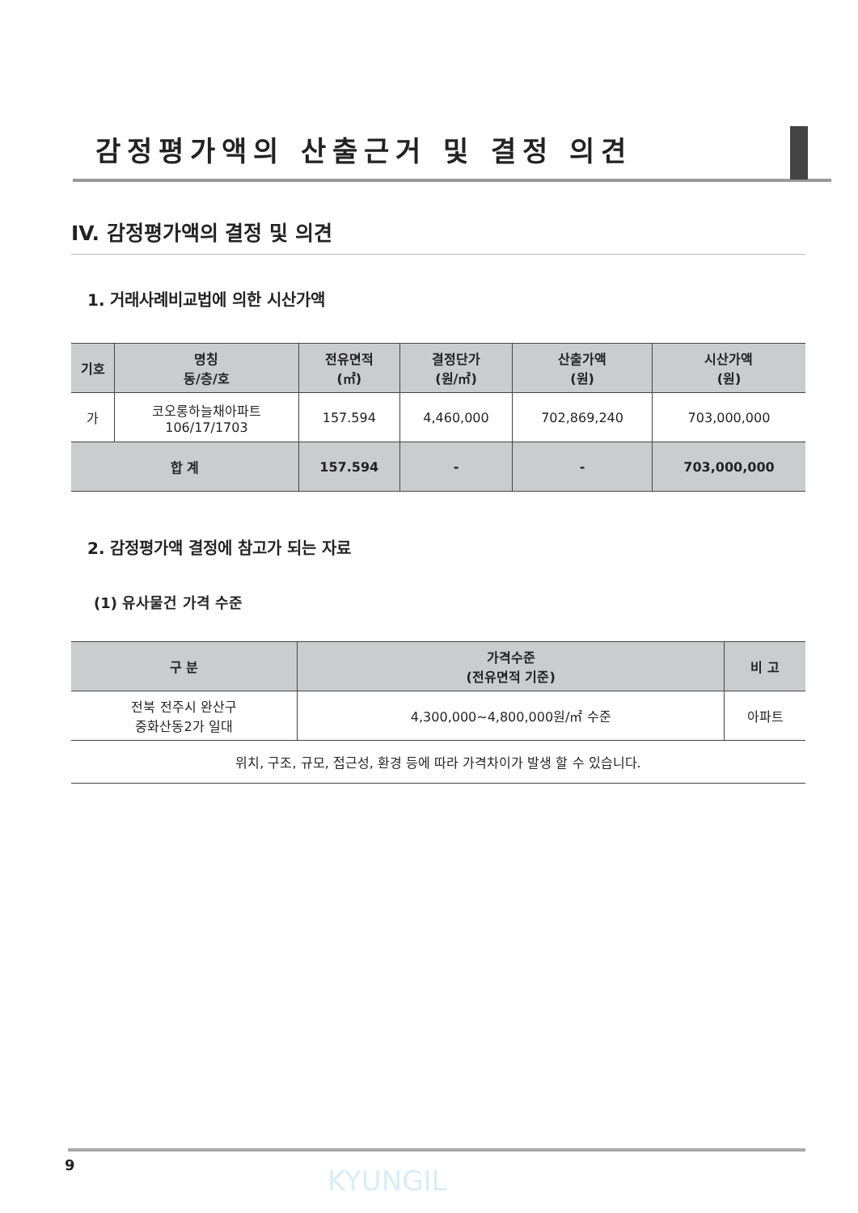감정평가액의 산출근거 및 결정 의견
IV. 감정평가액의 결정 및 의견
1. 거래사례비교법에 의한 시산가액
| 기호 | 명칭 동/층/호 | 전유면적 (㎡) | 결정단가 (원/㎡) | 산출가액 (원) | 시산가액 (원) |
| --- | --- | --- | --- | --- | --- |
| 가 | 코오롱하늘채아파트 106/17/1703 | 157.594 | 4,460,000 | 702,869,240 | 703,000,000 |
| 합 계 | | 157.594 | - | - | 703,000,000 |
2. 감정평가액 결정에 참고가 되는 자료
(1) 유사물건 가격 수준
| 구 분 | 가격수준 (전유면적 기준) | 비 고 |
| --- | --- | --- |
| 전북 전주시 완산구 중화산동2가 일대 | 4,300,000~4,800,000원/㎡ 수준 | 아파트 |
| 위치, 구조, 규모, 접근성, 환경 등에 따라 가격차이가 발생 할 수 있습니다. | | |
9 KYUNGIL